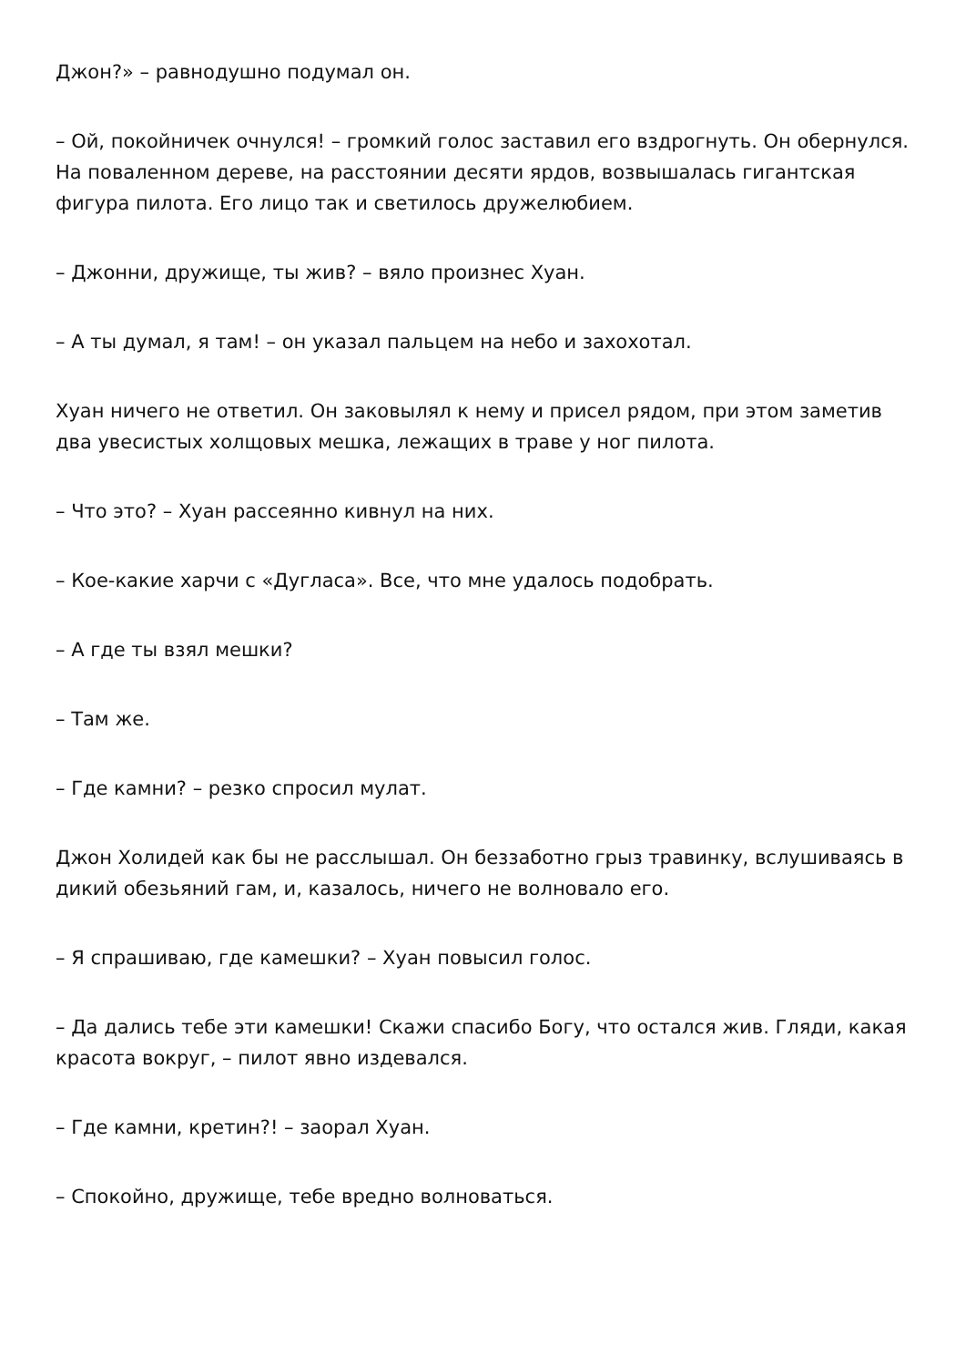Джон?» – равнодушно подумал он.
– Ой, покойничек очнулся! – громкий голос заставил его вздрогнуть. Он обернулся. На поваленном дереве, на расстоянии десяти ярдов, возвышалась гигантская фигура пилота. Его лицо так и светилось дружелюбием.
– Джонни, дружище, ты жив? – вяло произнес Хуан.
– А ты думал, я там! – он указал пальцем на небо и захохотал.
Хуан ничего не ответил. Он заковылял к нему и присел рядом, при этом заметив два увесистых холщовых мешка, лежащих в траве у ног пилота.
– Что это? – Хуан рассеянно кивнул на них.
– Кое-какие харчи с «Дугласа». Все, что мне удалось подобрать.
– А где ты взял мешки?
– Там же.
– Где камни? – резко спросил мулат.
Джон Холидей как бы не расслышал. Он беззаботно грыз травинку, вслушиваясь в дикий обезьяний гам, и, казалось, ничего не волновало его.
– Я спрашиваю, где камешки? – Хуан повысил голос.
– Да дались тебе эти камешки! Скажи спасибо Богу, что остался жив. Гляди, какая красота вокруг, – пилот явно издевался.
– Где камни, кретин?! – заорал Хуан.
– Спокойно, дружище, тебе вредно волноваться.